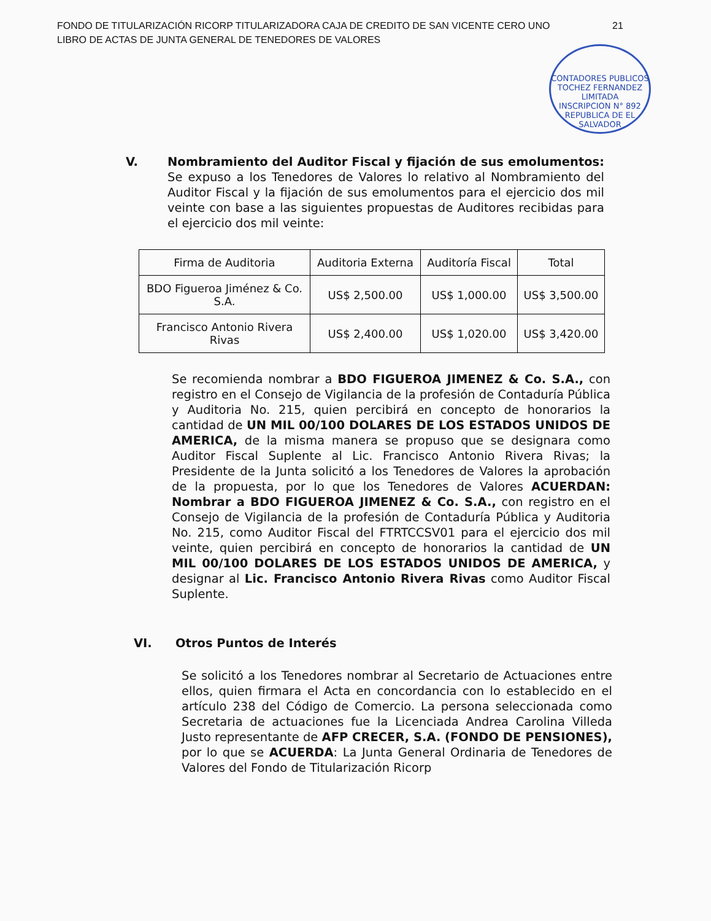FONDO DE TITULARIZACIÓN RICORP TITULARIZADORA CAJA DE CREDITO DE SAN VICENTE CERO UNO
LIBRO DE ACTAS DE JUNTA GENERAL DE TENEDORES DE VALORES
21
CONTADORES PUBLICOS TOCHEZ FERNANDEZ LIMITADA
INSCRIPCION N° 892
REPUBLICA DE EL SALVADOR
V.
Nombramiento del Auditor Fiscal y fijación de sus emolumentos: Se expuso a los Tenedores de Valores lo relativo al Nombramiento del Auditor Fiscal y la fijación de sus emolumentos para el ejercicio dos mil veinte con base a las siguientes propuestas de Auditores recibidas para el ejercicio dos mil veinte:
| Firma de Auditoria | Auditoria Externa | Auditoría Fiscal | Total |
| BDO Figueroa Jiménez & Co. S.A. | US$ 2,500.00 | US$ 1,000.00 | US$ 3,500.00 |
| Francisco Antonio Rivera Rivas | US$ 2,400.00 | US$ 1,020.00 | US$ 3,420.00 |
Se recomienda nombrar a BDO FIGUEROA JIMENEZ & Co. S.A., con registro en el Consejo de Vigilancia de la profesión de Contaduría Pública y Auditoria No. 215, quien percibirá en concepto de honorarios la cantidad de UN MIL 00/100 DOLARES DE LOS ESTADOS UNIDOS DE AMERICA, de la misma manera se propuso que se designara como Auditor Fiscal Suplente al Lic. Francisco Antonio Rivera Rivas; la Presidente de la Junta solicitó a los Tenedores de Valores la aprobación de la propuesta, por lo que los Tenedores de Valores ACUERDAN: Nombrar a BDO FIGUEROA JIMENEZ & Co. S.A., con registro en el Consejo de Vigilancia de la profesión de Contaduría Pública y Auditoria No. 215, como Auditor Fiscal del FTRTCCSV01 para el ejercicio dos mil veinte, quien percibirá en concepto de honorarios la cantidad de UN MIL 00/100 DOLARES DE LOS ESTADOS UNIDOS DE AMERICA, y designar al Lic. Francisco Antonio Rivera Rivas como Auditor Fiscal Suplente.
VI.
Otros Puntos de Interés
Se solicitó a los Tenedores nombrar al Secretario de Actuaciones entre ellos, quien firmara el Acta en concordancia con lo establecido en el artículo 238 del Código de Comercio. La persona seleccionada como Secretaria de actuaciones fue la Licenciada Andrea Carolina Villeda Justo representante de AFP CRECER, S.A. (FONDO DE PENSIONES), por lo que se ACUERDA: La Junta General Ordinaria de Tenedores de Valores del Fondo de Titularización Ricorp